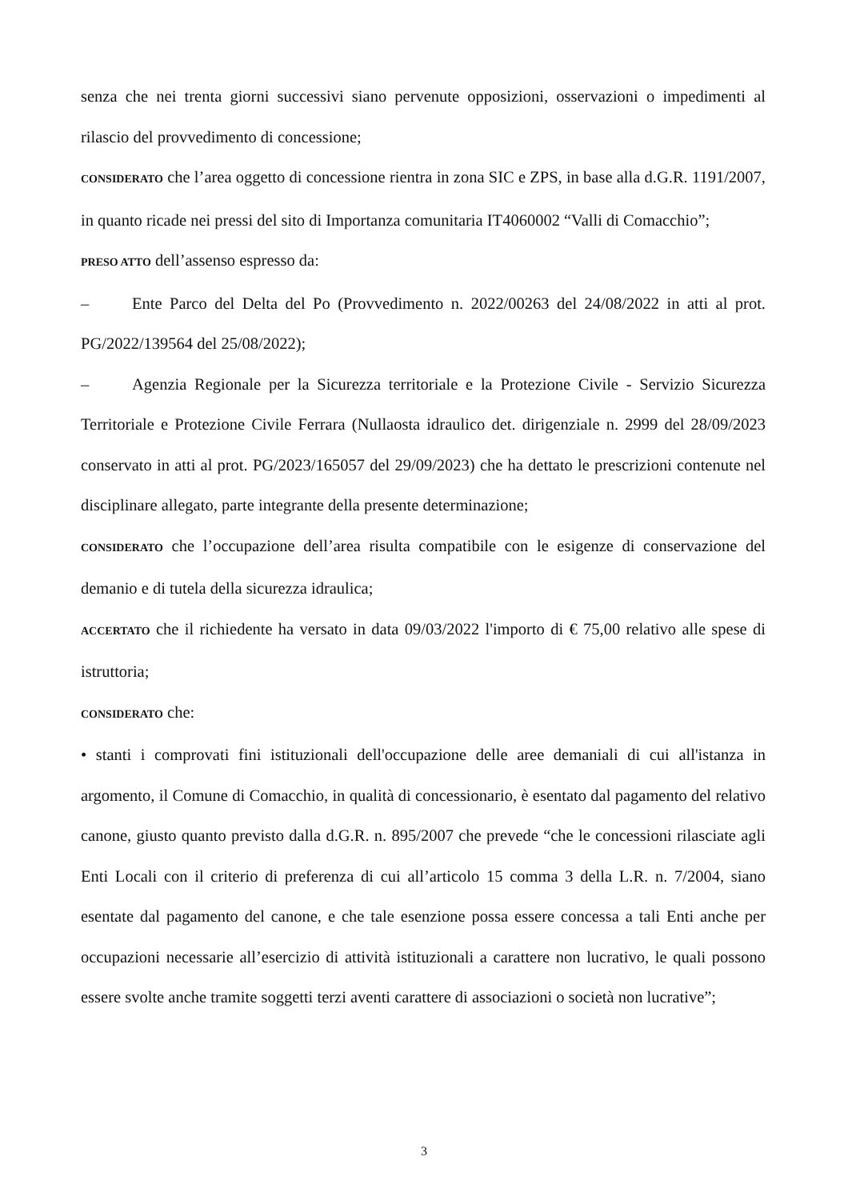senza che nei trenta giorni successivi siano pervenute opposizioni, osservazioni o impedimenti al rilascio del provvedimento di concessione;
CONSIDERATO che l’area oggetto di concessione rientra in zona SIC e ZPS, in base alla d.G.R. 1191/2007, in quanto ricade nei pressi del sito di Importanza comunitaria IT4060002 “Valli di Comacchio”;
PRESO ATTO dell’assenso espresso da:
– Ente Parco del Delta del Po (Provvedimento n. 2022/00263 del 24/08/2022 in atti al prot. PG/2022/139564 del 25/08/2022);
– Agenzia Regionale per la Sicurezza territoriale e la Protezione Civile - Servizio Sicurezza Territoriale e Protezione Civile Ferrara (Nullaosta idraulico det. dirigenziale n. 2999 del 28/09/2023 conservato in atti al prot. PG/2023/165057 del 29/09/2023) che ha dettato le prescrizioni contenute nel disciplinare allegato, parte integrante della presente determinazione;
CONSIDERATO che l’occupazione dell’area risulta compatibile con le esigenze di conservazione del demanio e di tutela della sicurezza idraulica;
ACCERTATO che il richiedente ha versato in data 09/03/2022 l'importo di € 75,00 relativo alle spese di istruttoria;
CONSIDERATO che:
• stanti i comprovati fini istituzionali dell'occupazione delle aree demaniali di cui all'istanza in argomento, il Comune di Comacchio, in qualità di concessionario, è esentato dal pagamento del relativo canone, giusto quanto previsto dalla d.G.R. n. 895/2007 che prevede “che le concessioni rilasciate agli Enti Locali con il criterio di preferenza di cui all’articolo 15 comma 3 della L.R. n. 7/2004, siano esentate dal pagamento del canone, e che tale esenzione possa essere concessa a tali Enti anche per occupazioni necessarie all’esercizio di attività istituzionali a carattere non lucrativo, le quali possono essere svolte anche tramite soggetti terzi aventi carattere di associazioni o società non lucrative”;
3